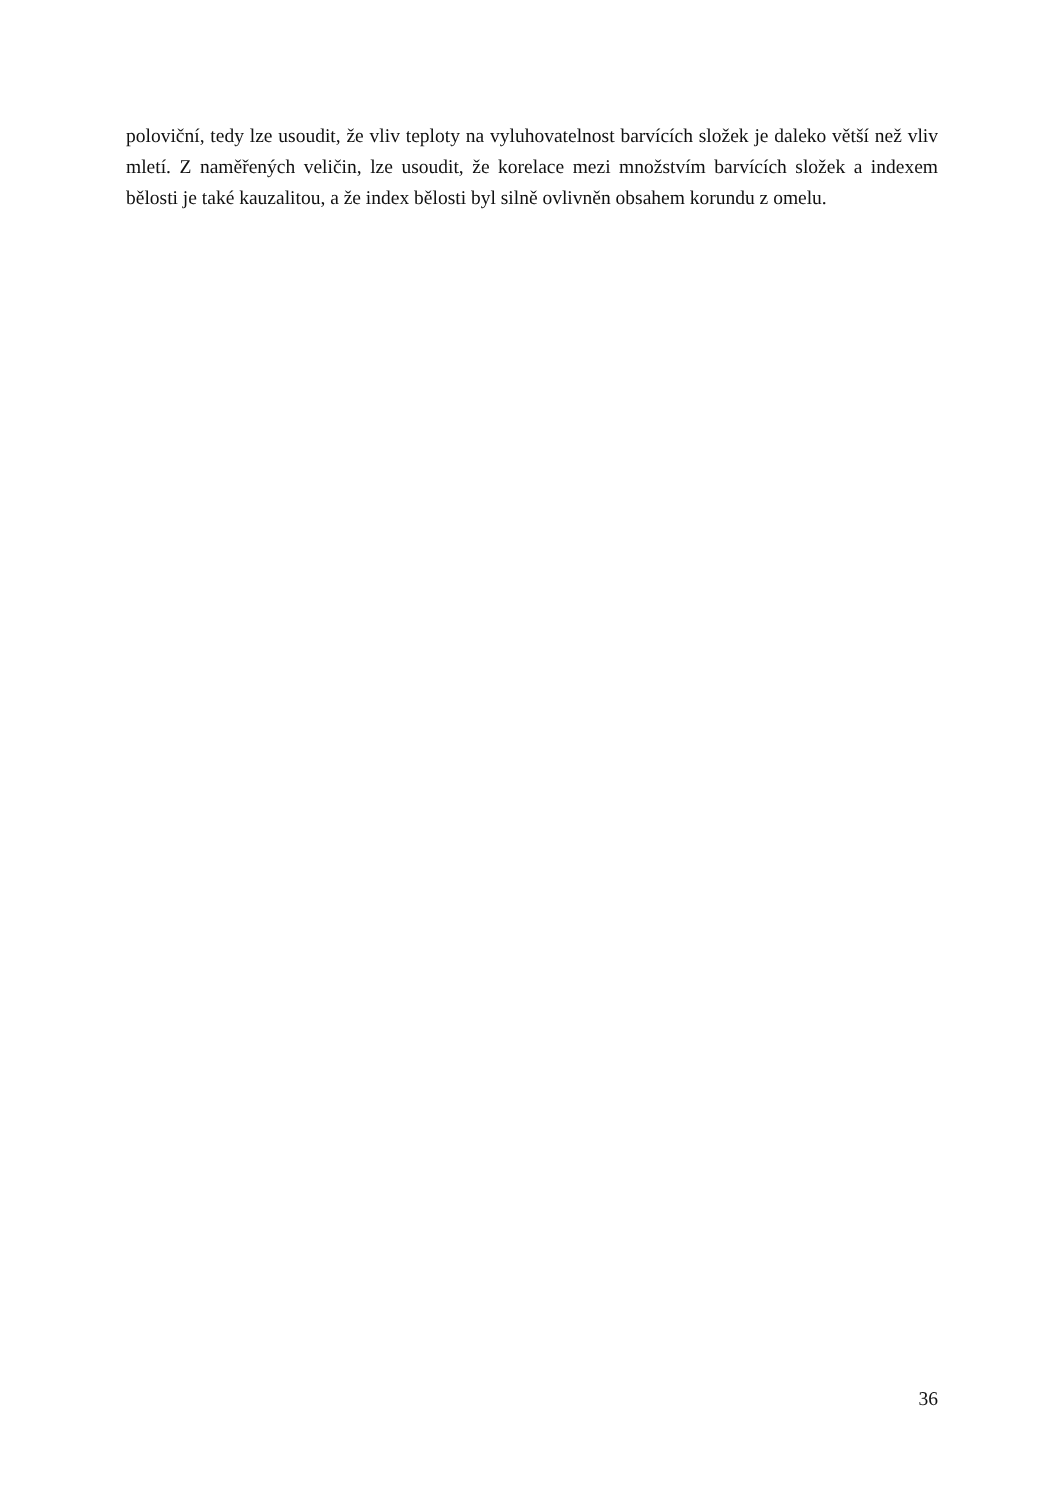poloviční, tedy lze usoudit, že vliv teploty na vyluhovatelnost barvících složek je daleko větší než vliv mletí. Z naměřených veličin, lze usoudit, že korelace mezi množstvím barvících složek a indexem bělosti je také kauzalitou, a že index bělosti byl silně ovlivněn obsahem korundu z omelu.
36